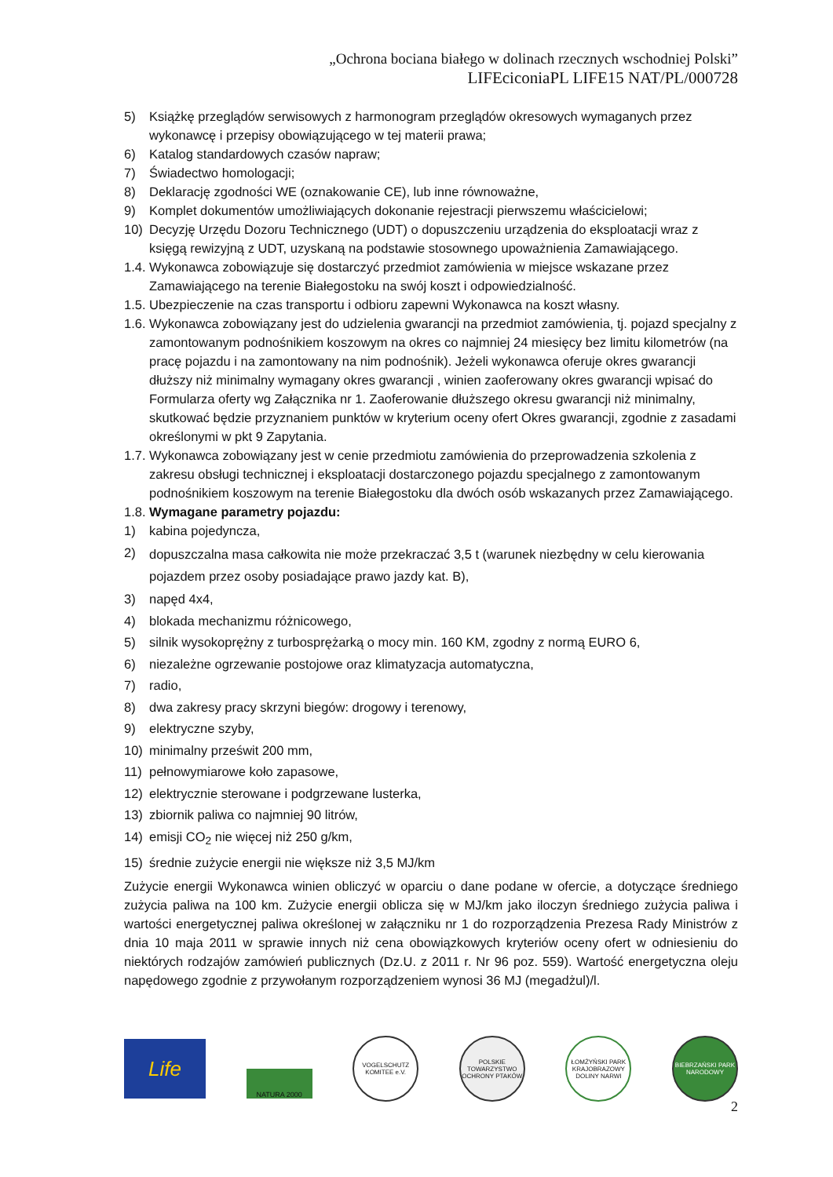„Ochrona bociana białego w dolinach rzecznych wschodniej Polski”
LIFEciconiaPL LIFE15 NAT/PL/000728
5) Książkę przeglądów serwisowych z harmonogram przeglądów okresowych wymaganych przez wykonawcę i przepisy obowiązującego w tej materii prawa;
6) Katalog standardowych czasów napraw;
7) Świadectwo homologacji;
8) Deklarację zgodności WE (oznakowanie CE), lub inne równoważne,
9) Komplet dokumentów umożliwiających dokonanie rejestracji pierwszemu właścicielowi;
10) Decyzję Urzędu Dozoru Technicznego (UDT) o dopuszczeniu urządzenia do eksploatacji wraz z księgą rewizyjną z UDT, uzyskaną na podstawie stosownego upoważnienia Zamawiającego.
1.4. Wykonawca zobowiązuje się dostarczyć przedmiot zamówienia w miejsce wskazane przez Zamawiającego na terenie Białegostoku na swój koszt i odpowiedzialność.
1.5. Ubezpieczenie na czas transportu i odbioru zapewni Wykonawca na koszt własny.
1.6. Wykonawca zobowiązany jest do udzielenia gwarancji na przedmiot zamówienia, tj. pojazd specjalny z zamontowanym podnośnikiem koszowym na okres co najmniej 24 miesięcy bez limitu kilometrów (na pracę pojazdu i na zamontowany na nim podnośnik). Jeżeli wykonawca oferuje okres gwarancji dłuższy niż minimalny wymagany okres gwarancji , winien zaoferowany okres gwarancji wpisać do Formularza oferty wg Załącznika nr 1. Zaoferowanie dłuższego okresu gwarancji niż minimalny, skutkować będzie przyznaniem punktów w kryterium oceny ofert Okres gwarancji, zgodnie z zasadami określonymi w pkt 9 Zapytania.
1.7. Wykonawca zobowiązany jest w cenie przedmiotu zamówienia do przeprowadzenia szkolenia z zakresu obsługi technicznej i eksploatacji dostarczonego pojazdu specjalnego z zamontowanym podnośnikiem koszowym na terenie Białegostoku dla dwóch osób wskazanych przez Zamawiającego.
1.8. Wymagane parametry pojazdu:
1) kabina pojedyncza,
2) dopuszczalna masa całkowita nie może przekraczać 3,5 t (warunek niezbędny w celu kierowania pojazdem przez osoby posiadające prawo jazdy kat. B),
3) napęd 4x4,
4) blokada mechanizmu różnicowego,
5) silnik wysokoprężny z turbosprężarką o mocy min. 160 KM, zgodny z normą EURO 6,
6) niezależne ogrzewanie postojowe oraz klimatyzacja automatyczna,
7) radio,
8) dwa zakresy pracy skrzyni biegów: drogowy i terenowy,
9) elektryczne szyby,
10) minimalny prześwit 200 mm,
11) pełnowymiarowe koło zapasowe,
12) elektrycznie sterowane i podgrzewane lusterka,
13) zbiornik paliwa co najmniej 90 litrów,
14) emisji CO<sub>2</sub> nie więcej niż 250 g/km,
15) średnie zużycie energii nie większe niż 3,5 MJ/km
Zużycie energii Wykonawca winien obliczyć w oparciu o dane podane w ofercie, a dotyczące średniego zużycia paliwa na 100 km. Zużycie energii oblicza się w MJ/km jako iloczyn średniego zużycia paliwa i wartości energetycznej paliwa określonej w załączniku nr 1 do rozporządzenia Prezesa Rady Ministrów z dnia 10 maja 2011 w sprawie innych niż cena obowiązkowych kryteriów oceny ofert w odniesieniu do niektórych rodzajów zamówień publicznych (Dz.U. z 2011 r. Nr 96 poz. 559). Wartość energetyczna oleju napędowego zgodnie z przywołanym rozporządzeniem wynosi 36 MJ (megadżul)/l.
Life
NATURA 2000
VOGELSCHUTZ KOMITEE e.V.
POLSKIE TOWARZYSTWO OCHRONY PTAKÓW
ŁOMŻYŃSKI PARK KRAJOBRAZOWY DOLINY NARWI
BIEBRZAŃSKI PARK NARODOWY
2